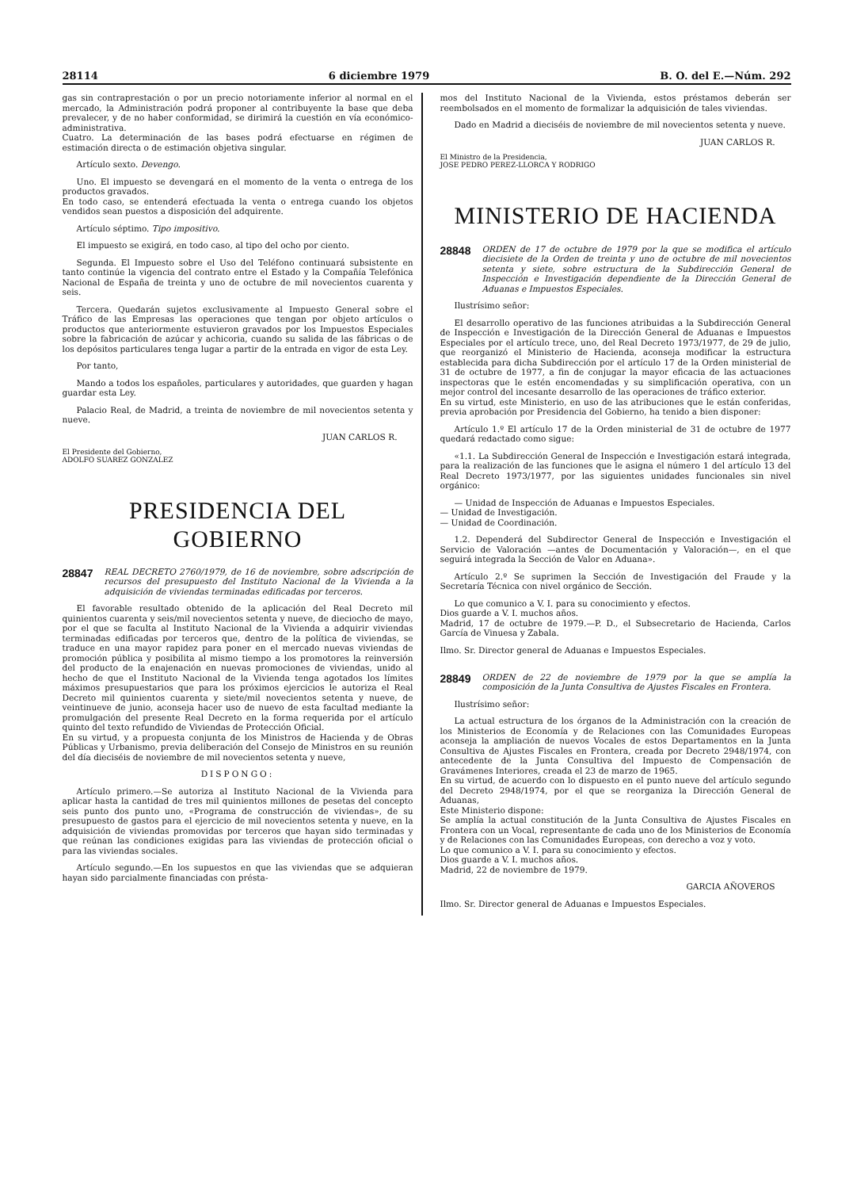28114 6 diciembre 1979 B. O. del E.—Núm. 292
gas sin contraprestación o por un precio notoriamente inferior al normal en el mercado, la Administración podrá proponer al contribuyente la base que deba prevalecer, y de no haber conformidad, se dirimirá la cuestión en vía económico-administrativa.
Cuatro. La determinación de las bases podrá efectuarse en régimen de estimación directa o de estimación objetiva singular.
Artículo sexto. Devengo.
Uno. El impuesto se devengará en el momento de la venta o entrega de los productos gravados.
En todo caso, se entenderá efectuada la venta o entrega cuando los objetos vendidos sean puestos a disposición del adquirente.
Artículo séptimo. Tipo impositivo.
El impuesto se exigirá, en todo caso, al tipo del ocho por ciento.
Segunda. El Impuesto sobre el Uso del Teléfono continuará subsistente en tanto continúe la vigencia del contrato entre el Estado y la Compañía Telefónica Nacional de España de treinta y uno de octubre de mil novecientos cuarenta y seis.
Tercera. Quedarán sujetos exclusivamente al Impuesto General sobre el Tráfico de las Empresas las operaciones que tengan por objeto artículos o productos que anteriormente estuvieron gravados por los Impuestos Especiales sobre la fabricación de azúcar y achicoria, cuando su salida de las fábricas o de los depósitos particulares tenga lugar a partir de la entrada en vigor de esta Ley.
Por tanto,
Mando a todos los españoles, particulares y autoridades, que guarden y hagan guardar esta Ley.
Palacio Real, de Madrid, a treinta de noviembre de mil novecientos setenta y nueve.
JUAN CARLOS R.
El Presidente del Gobierno,
ADOLFO SUAREZ GONZALEZ
PRESIDENCIA DEL GOBIERNO
28847 REAL DECRETO 2760/1979, de 16 de noviembre, sobre adscripción de recursos del presupuesto del Instituto Nacional de la Vivienda a la adquisición de viviendas terminadas edificadas por terceros.
El favorable resultado obtenido de la aplicación del Real Decreto mil quinientos cuarenta y seis/mil novecientos setenta y nueve, de dieciocho de mayo, por el que se faculta al Instituto Nacional de la Vivienda a adquirir viviendas terminadas edificadas por terceros que, dentro de la política de viviendas, se traduce en una mayor rapidez para poner en el mercado nuevas viviendas de promoción pública y posibilita al mismo tiempo a los promotores la reinversión del producto de la enajenación en nuevas promociones de viviendas, unido al hecho de que el Instituto Nacional de la Vivienda tenga agotados los límites máximos presupuestarios que para los próximos ejercicios le autoriza el Real Decreto mil quinientos cuarenta y siete/mil novecientos setenta y nueve, de veintinueve de junio, aconseja hacer uso de nuevo de esta facultad mediante la promulgación del presente Real Decreto en la forma requerida por el artículo quinto del texto refundido de Viviendas de Protección Oficial.
En su virtud, y a propuesta conjunta de los Ministros de Hacienda y de Obras Públicas y Urbanismo, previa deliberación del Consejo de Ministros en su reunión del día dieciséis de noviembre de mil novecientos setenta y nueve,
DISPONGO:
Artículo primero.—Se autoriza al Instituto Nacional de la Vivienda para aplicar hasta la cantidad de tres mil quinientos millones de pesetas del concepto seis punto dos punto uno, «Programa de construcción de viviendas», de su presupuesto de gastos para el ejercicio de mil novecientos setenta y nueve, en la adquisición de viviendas promovidas por terceros que hayan sido terminadas y que reúnan las condiciones exigidas para las viviendas de protección oficial o para las viviendas sociales.
Artículo segundo.—En los supuestos en que las viviendas que se adquieran hayan sido parcialmente financiadas con présta-
mos del Instituto Nacional de la Vivienda, estos préstamos deberán ser reembolsados en el momento de formalizar la adquisición de tales viviendas.
Dado en Madrid a dieciséis de noviembre de mil novecientos setenta y nueve.
JUAN CARLOS R.
El Ministro de la Presidencia,
JOSE PEDRO PEREZ-LLORCA Y RODRIGO
MINISTERIO DE HACIENDA
28848 ORDEN de 17 de octubre de 1979 por la que se modifica el artículo diecisiete de la Orden de treinta y uno de octubre de mil novecientos setenta y siete, sobre estructura de la Subdirección General de Inspección e Investigación dependiente de la Dirección General de Aduanas e Impuestos Especiales.
Ilustrísimo señor:
El desarrollo operativo de las funciones atribuidas a la Subdirección General de Inspección e Investigación de la Dirección General de Aduanas e Impuestos Especiales por el artículo trece, uno, del Real Decreto 1973/1977, de 29 de julio, que reorganizó el Ministerio de Hacienda, aconseja modificar la estructura establecida para dicha Subdirección por el artículo 17 de la Orden ministerial de 31 de octubre de 1977, a fin de conjugar la mayor eficacia de las actuaciones inspectoras que le estén encomendadas y su simplificación operativa, con un mejor control del incesante desarrollo de las operaciones de tráfico exterior.
En su virtud, este Ministerio, en uso de las atribuciones que le están conferidas, previa aprobación por Presidencia del Gobierno, ha tenido a bien disponer:
Artículo 1.º El artículo 17 de la Orden ministerial de 31 de octubre de 1977 quedará redactado como sigue:
«1.1. La Subdirección General de Inspección e Investigación estará integrada, para la realización de las funciones que le asigna el número 1 del artículo 13 del Real Decreto 1973/1977, por las siguientes unidades funcionales sin nivel orgánico:
— Unidad de Inspección de Aduanas e Impuestos Especiales.
— Unidad de Investigación.
— Unidad de Coordinación.
1.2. Dependerá del Subdirector General de Inspección e Investigación el Servicio de Valoración —antes de Documentación y Valoración—, en el que seguirá integrada la Sección de Valor en Aduana».
Artículo 2.º Se suprimen la Sección de Investigación del Fraude y la Secretaría Técnica con nivel orgánico de Sección.
Lo que comunico a V. I. para su conocimiento y efectos.
Dios guarde a V. I. muchos años.
Madrid, 17 de octubre de 1979.—P. D., el Subsecretario de Hacienda, Carlos García de Vinuesa y Zabala.
Ilmo. Sr. Director general de Aduanas e Impuestos Especiales.
28849 ORDEN de 22 de noviembre de 1979 por la que se amplía la composición de la Junta Consultiva de Ajustes Fiscales en Frontera.
Ilustrísimo señor:
La actual estructura de los órganos de la Administración con la creación de los Ministerios de Economía y de Relaciones con las Comunidades Europeas aconseja la ampliación de nuevos Vocales de estos Departamentos en la Junta Consultiva de Ajustes Fiscales en Frontera, creada por Decreto 2948/1974, con antecedente de la Junta Consultiva del Impuesto de Compensación de Gravámenes Interiores, creada el 23 de marzo de 1965.
En su virtud, de acuerdo con lo dispuesto en el punto nueve del artículo segundo del Decreto 2948/1974, por el que se reorganiza la Dirección General de Aduanas,
Este Ministerio dispone:
Se amplía la actual constitución de la Junta Consultiva de Ajustes Fiscales en Frontera con un Vocal, representante de cada uno de los Ministerios de Economía y de Relaciones con las Comunidades Europeas, con derecho a voz y voto.
Lo que comunico a V. I. para su conocimiento y efectos.
Dios guarde a V. I. muchos años.
Madrid, 22 de noviembre de 1979.
GARCIA AÑOVEROS
Ilmo. Sr. Director general de Aduanas e Impuestos Especiales.